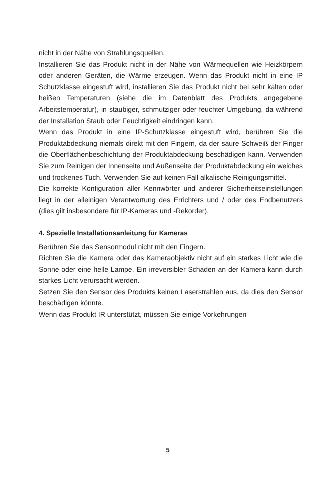nicht in der Nähe von Strahlungsquellen.
Installieren Sie das Produkt nicht in der Nähe von Wärmequellen wie Heizkörpern oder anderen Geräten, die Wärme erzeugen. Wenn das Produkt nicht in eine IP Schutzklasse eingestuft wird, installieren Sie das Produkt nicht bei sehr kalten oder heißen Temperaturen (siehe die im Datenblatt des Produkts angegebene Arbeitstemperatur), in staubiger, schmutziger oder feuchter Umgebung, da während der Installation Staub oder Feuchtigkeit eindringen kann.
Wenn das Produkt in eine IP-Schutzklasse eingestuft wird, berühren Sie die Produktabdeckung niemals direkt mit den Fingern, da der saure Schweiß der Finger die Oberflächenbeschichtung der Produktabdeckung beschädigen kann. Verwenden Sie zum Reinigen der Innenseite und Außenseite der Produktabdeckung ein weiches und trockenes Tuch. Verwenden Sie auf keinen Fall alkalische Reinigungsmittel.
Die korrekte Konfiguration aller Kennwörter und anderer Sicherheitseinstellungen liegt in der alleinigen Verantwortung des Errichters und / oder des Endbenutzers (dies gilt insbesondere für IP-Kameras und -Rekorder).
4. Spezielle Installationsanleitung für Kameras
Berühren Sie das Sensormodul nicht mit den Fingern.
Richten Sie die Kamera oder das Kameraobjektiv nicht auf ein starkes Licht wie die Sonne oder eine helle Lampe. Ein irreversibler Schaden an der Kamera kann durch starkes Licht verursacht werden.
Setzen Sie den Sensor des Produkts keinen Laserstrahlen aus, da dies den Sensor beschädigen könnte.
Wenn das Produkt IR unterstützt, müssen Sie einige Vorkehrungen
5